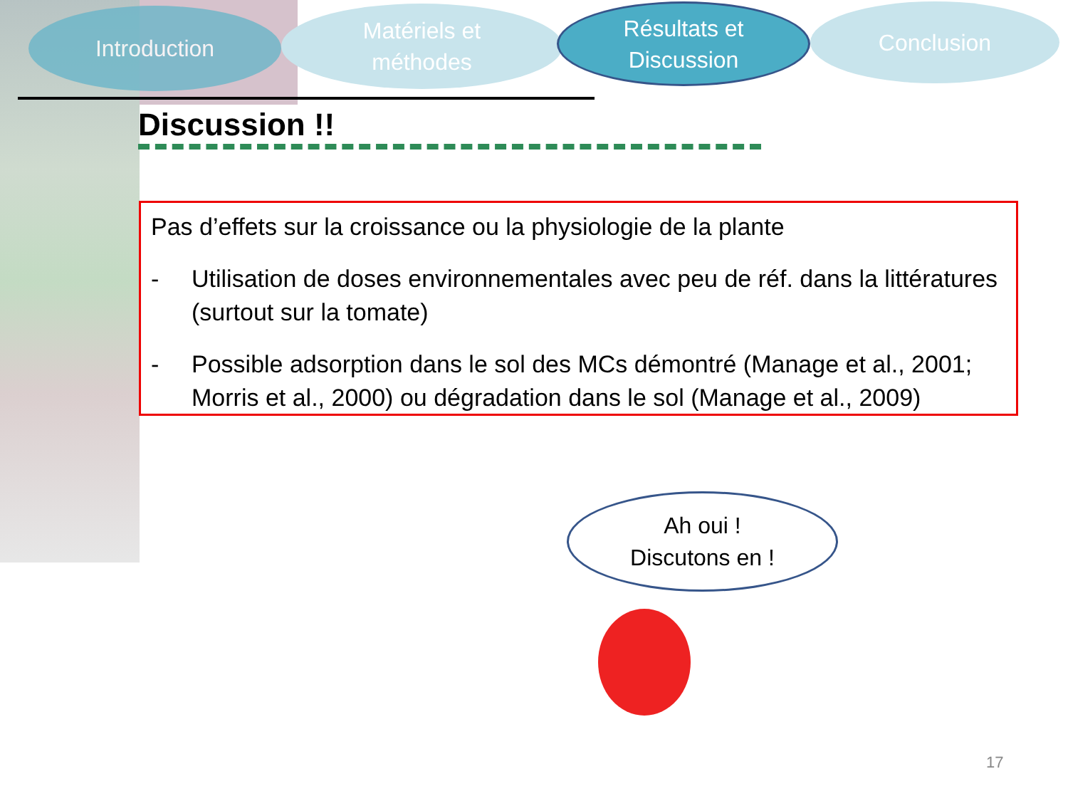Introduction
Matériels et
méthodes
Résultats et
Discussion
Conclusion
Discussion !!
Pas d’effets sur la croissance ou la physiologie de la plante
- Utilisation de doses environnementales avec peu de réf. dans la littératures (surtout sur la tomate)
- Possible adsorption dans le sol des MCs démontré (Manage et al., 2001; Morris et al., 2000) ou dégradation dans le sol (Manage et al., 2009)
Ah oui !
Discutons en !
17